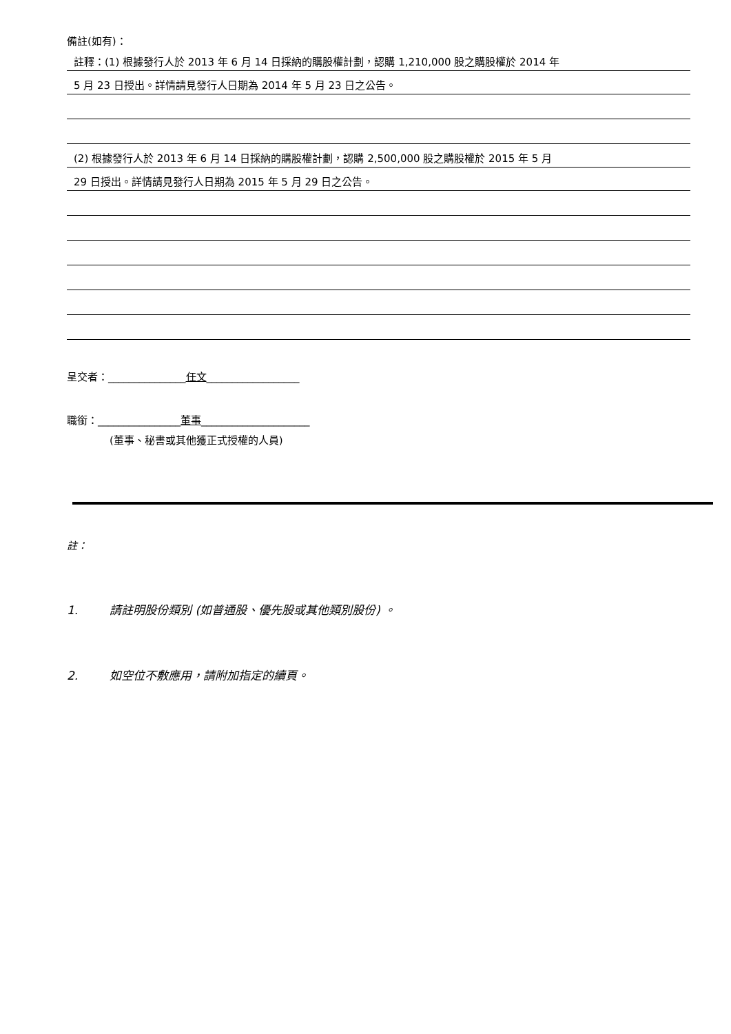備註(如有)：
註釋：(1) 根據發行人於 2013 年 6 月 14 日採納的購股權計劃，認購 1,210,000 股之購股權於 2014 年
5 月 23 日授出。詳情請見發行人日期為 2014 年 5 月 23 日之公告。
(2) 根據發行人於 2013 年 6 月 14 日採納的購股權計劃，認購 2,500,000 股之購股權於 2015 年 5 月
29 日授出。詳情請見發行人日期為 2015 年 5 月 29 日之公告。
呈交者：_______________任文__________________
職銜：________________董事_____________________
(董事、秘書或其他獲正式授權的人員)
註：
1. 請註明股份類別 (如普通股、優先股或其他類別股份) 。
2. 如空位不敷應用，請附加指定的續頁。